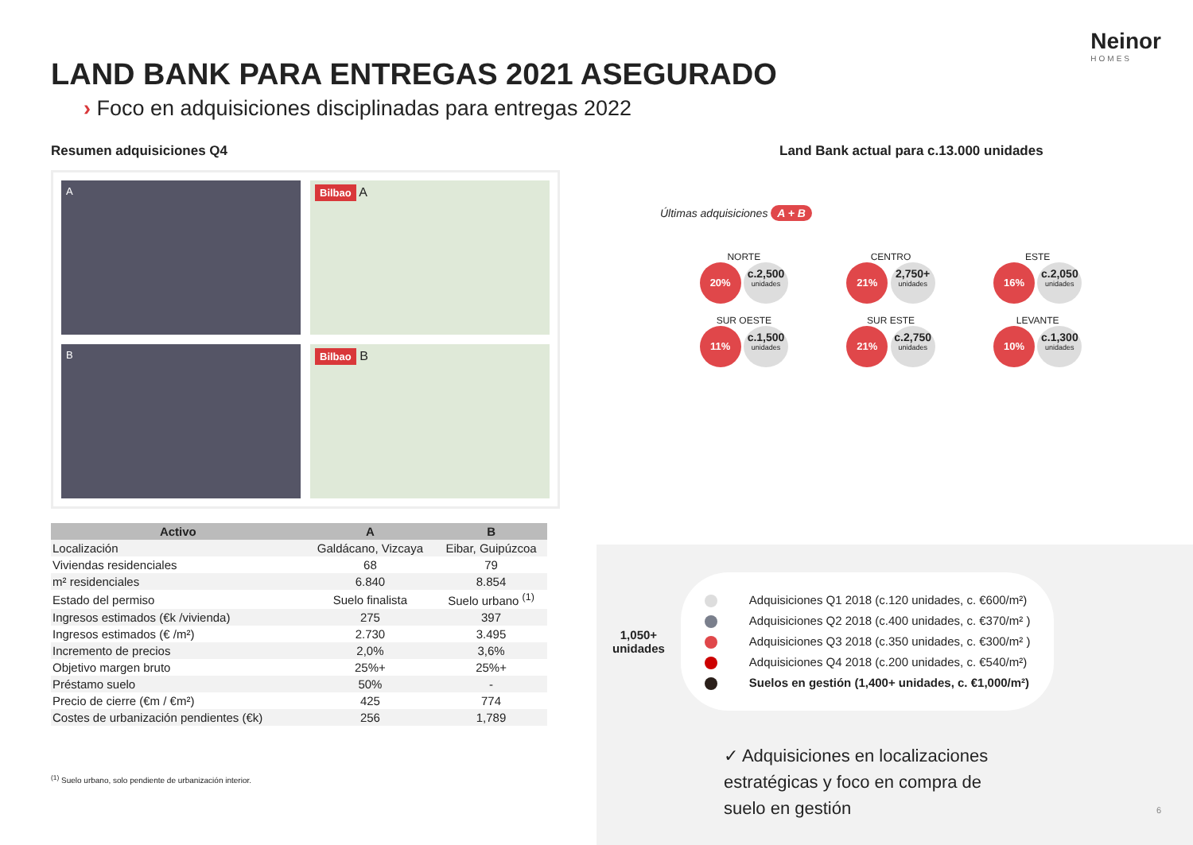Neinor
HOMES
LAND BANK PARA ENTREGAS 2021 ASEGURADO
› Foco en adquisiciones disciplinadas para entregas 2022
Resumen adquisiciones Q4
A
Bilbao A
B
Bilbao B
| Activo | A | B |
| --- | --- | --- |
| Localización | Galdácano, Vizcaya | Eibar, Guipúzcoa |
| Viviendas residenciales | 68 | 79 |
| m² residenciales | 6.840 | 8.854 |
| Estado del permiso | Suelo finalista | Suelo urbano <sup>(1)</sup> |
| Ingresos estimados (€k /vivienda) | 275 | 397 |
| Ingresos estimados (€ /m²) | 2.730 | 3.495 |
| Incremento de precios | 2,0% | 3,6% |
| Objetivo margen bruto | 25%+ | 25%+ |
| Préstamo suelo | 50% | - |
| Precio de cierre (€m / €m²) | 425 | 774 |
| Costes de urbanización pendientes (€k) | 256 | 1,789 |
<sup>(1)</sup> Suelo urbano, solo pendiente de urbanización interior.
Land Bank actual para c.13.000 unidades
Últimas adquisiciones A + B
NORTE
20% c.2,500 unidades
CENTRO
21% 2,750+ unidades
ESTE
16% c.2,050 unidades
SUR OESTE
11% c.1,500 unidades
SUR ESTE
21% c.2,750 unidades
LEVANTE
10% c.1,300 unidades
1,050+
unidades
Adquisiciones Q1 2018 (c.120 unidades, c. €600/m²)
Adquisiciones Q2 2018 (c.400 unidades, c. €370/m² )
Adquisiciones Q3 2018 (c.350 unidades, c. €300/m² )
Adquisiciones Q4 2018 (c.200 unidades, c. €540/m²)
Suelos en gestión (1,400+ unidades, c. €1,000/m²)
✓ Adquisiciones en localizaciones
estratégicas y foco en compra de
suelo en gestión
6